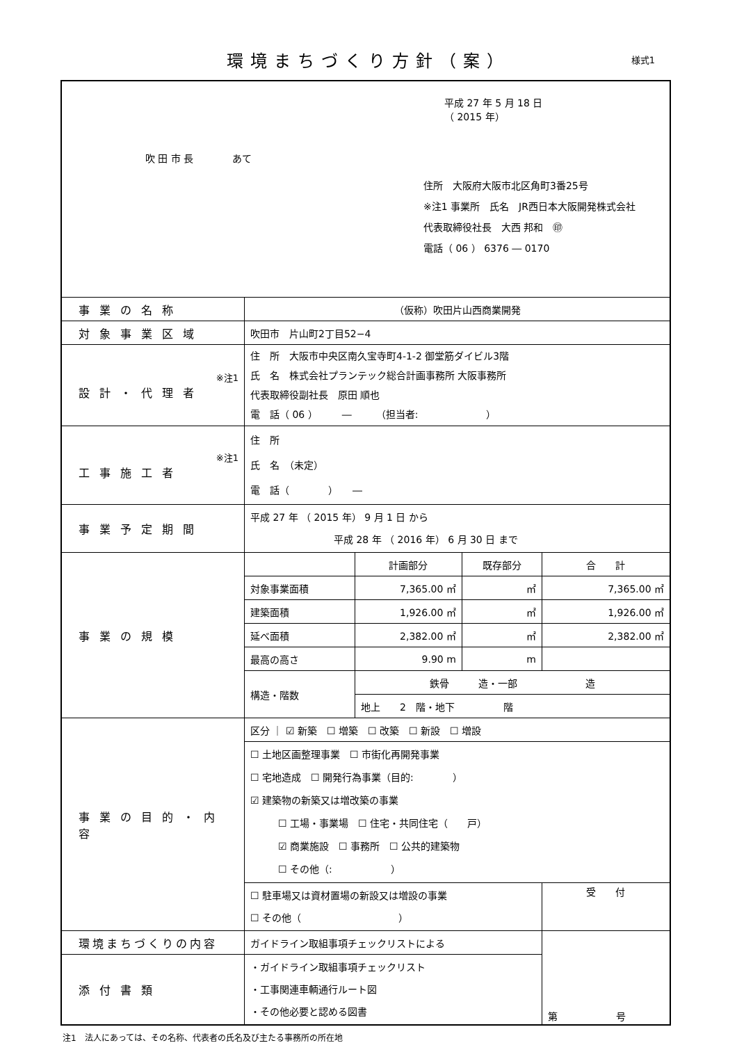環境まちづくり方針（案）
様式1
| 平成 27 年 5 月 18 日 （ 2015 年） 吹 田 市 長 あて 住所 大阪府大阪市北区角町3番25号 ※注1 事業所 氏名 JR西日本大阪開発株式会社 代表取締役社長 大西 邦和 ㊞ 電話（ 06 ） 6376 ― 0170 | | | | |
| 事業の名称 | （仮称）吹田片山西商業開発 | | | |
| 対象事業区域 | 吹田市 片山町2丁目52−4 | | | |
| ※注1 設計・代理者 | 住 所 大阪市中央区南久宝寺町4-1-2 御堂筋ダイビル3階 氏 名 株式会社プランテック総合計画事務所 大阪事務所 代表取締役副社長 原田 順也 電 話（ 06 ） ― （担当者: ） | | | |
| ※注1 工事施工者 | 住 所 氏 名 （未定） 電 話（ ） ― | | | |
| 事業予定期間 | 平成 27 年 （ 2015 年） 9 月 1 日 から 平成 28 年 （ 2016 年） 6 月 30 日 まで | | | |
| 事業の規模 | | 計画部分 | 既存部分 | 合 計 |
| | 対象事業面積 | 7,365.00 ㎡ | ㎡ | 7,365.00 ㎡ |
| | 建築面積 | 1,926.00 ㎡ | ㎡ | 1,926.00 ㎡ |
| | 延べ面積 | 2,382.00 ㎡ | ㎡ | 2,382.00 ㎡ |
| | 最高の高さ | 9.90 m | m | |
| | 構造・階数 | 鉄骨 造・一部 造 | | |
| | | 地上 2 階・地下 階 | | |
| 事業の目的・内容 | 区分 ｜ ☑ 新築 ☐ 増築 ☐ 改築 ☐ 新設 ☐ 増設 | | | |
| | ☐ 土地区画整理事業 ☐ 市街化再開発事業 ☐ 宅地造成 ☐ 開発行為事業（目的: ） ☑ 建築物の新築又は増改築の事業 ☐ 工場・事業場 ☐ 住宅・共同住宅（ 戸） ☑ 商業施設 ☐ 事務所 ☐ 公共的建築物 ☐ その他（: ） | | | |
| | ☐ 駐車場又は資材置場の新設又は増設の事業 ☐ その他（ ） | | | 受 付 |
| 環境まちづくりの内容 | ガイドライン取組事項チェックリストによる | | | 第 号 |
| 添付書類 | ・ガイドライン取組事項チェックリスト ・工事関連車輌通行ルート図 ・その他必要と認める図書 | | | |
注1　法人にあっては、その名称、代表者の氏名及び主たる事務所の所在地